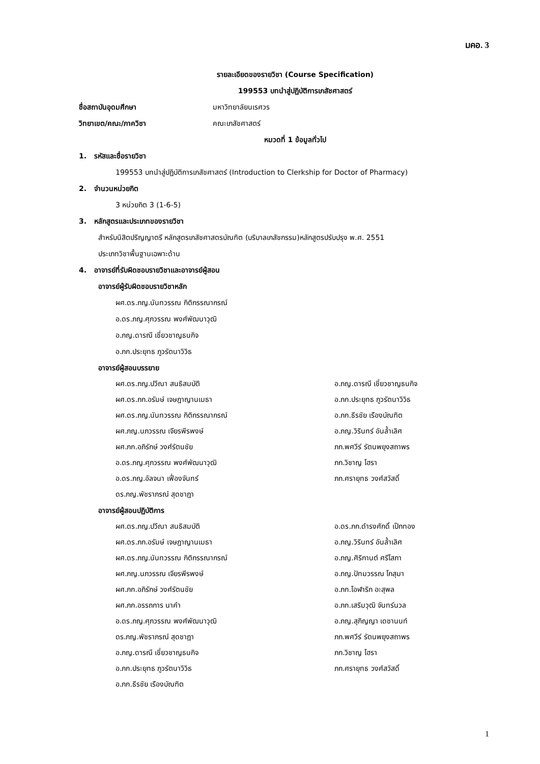มคอ. 3
รายละเอียดของรายวิชา (Course Specification)
199553 บทนำสู่ปฏิบัติการเภสัชศาสตร์
ชื่อสถาบันอุดมศึกษา มหาวิทยาลัยนเรศวร
วิทยาเขต/คณะ/ภาควิชา คณะเภสัชศาสตร์
หมวดที่ 1 ข้อมูลทั่วไป
1. รหัสและชื่อรายวิชา
199553 บทนำสู่ปฏิบัติการเภสัชศาสตร์ (Introduction to Clerkship for Doctor of Pharmacy)
2. จำนวนหน่วยกิต
3 หน่วยกิต 3 (1-6-5)
3. หลักสูตรและประเภทของรายวิชา
สำหรับนิสิตปริญญาตรี หลักสูตรเภสัชศาสตรบัณฑิต (บริบาลเภสัชกรรม)หลักสูตรปรับปรุง พ.ศ. 2551
ประเภทวิชาพื้นฐานเฉพาะด้าน
4. อาจารย์ที่รับผิดชอบรายวิชาและอาจารย์ผู้สอน
อาจารย์ผู้รับผิดชอบรายวิชาหลัก
ผศ.ดร.ภญ.นันทวรรณ กิติกรรณากรณ์
อ.ดร.ภญ.ศุภวรรณ พงศ์พัฒนาวุฒิ
อ.ภญ.ดารณี เชี่ยวชาญธนกิจ
อ.ภก.ประยุทธ ภูวรัตนาวิวิธ
อาจารย์ผู้สอนบรรยาย
ผศ.ดร.ภญ.ปวีณา สนธิสมบัติ
ผศ.ดร.ภก.อรัมษ์ เจษฎาญานเมธา
ผศ.ดร.ภญ.นันทวรรณ กิติกรรณากรณ์
ผศ.ภญ.นภวรรณ เจียรพีรพงษ์
ผศ.ภก.อภิรักษ์ วงศ์รัตนชัย
อ.ดร.ภญ.ศุภวรรณ พงศ์พัฒนาวุฒิ
อ.ดร.ภญ.อัลจนา เฟื่องจันทร์
ดร.ภญ.พัชราภรณ์ สุดชาฎา
อ.ภญ.ดารณี เชี่ยวชาญธนกิจ
อ.ภก.ประยุทธ ภูวรัตนาวิวิธ
อ.ภก.ธีรชัย เรืองบัณฑิต
อ.ภญ.วิรินทร์ อันล้ำเลิศ
ภก.พศวีร์ รัตนพยุงสถาพร
ภก.วิชาญ โฮรา
ภก.ศรายุทธ วงศ์สวัสดิ์
อาจารย์ผู้สอนปฏิบัติการ
ผศ.ดร.ภญ.ปวีณา สนธิสมบัติ
ผศ.ดร.ภก.อรัมษ์ เจษฎาญานเมธา
ผศ.ดร.ภญ.นันทวรรณ กิติกรรณากรณ์
ผศ.ภญ.นภวรรณ เจียรพีรพงษ์
ผศ.ภก.อภิรักษ์ วงศ์รัตนชัย
ผศ.ภก.อรรถการ นาคำ
อ.ดร.ภญ.ศุภวรรณ พงศ์พัฒนาวุฒิ
ดร.ภญ.พัชราภรณ์ สุดชาฎา
อ.ภญ.ดารณี เชี่ยวชาญธนกิจ
อ.ภก.ประยุทธ ภูวรัตนาวิวิธ
อ.ภก.ธีรชัย เรืองบัณฑิต
อ.ดร.ภก.ดำรงศักดิ์ เป๊กทอง
อ.ภญ.วิรินทร์ อันล้ำเลิศ
อ.ภญ.ศิริกานต์ ศรีโสภา
อ.ภญ.ปัทมวรรณ โกสุมา
อ.ภก.โอฬาริก อะสุพล
อ.ภก.เสริมวุฒิ จันทร์นวล
อ.ภญ.สุภิญญา เดชานนท์
ภก.พศวีร์ รัตนพยุงสถาพร
ภก.วิชาญ โฮรา
ภก.ศรายุทธ วงศ์สวัสดิ์
1